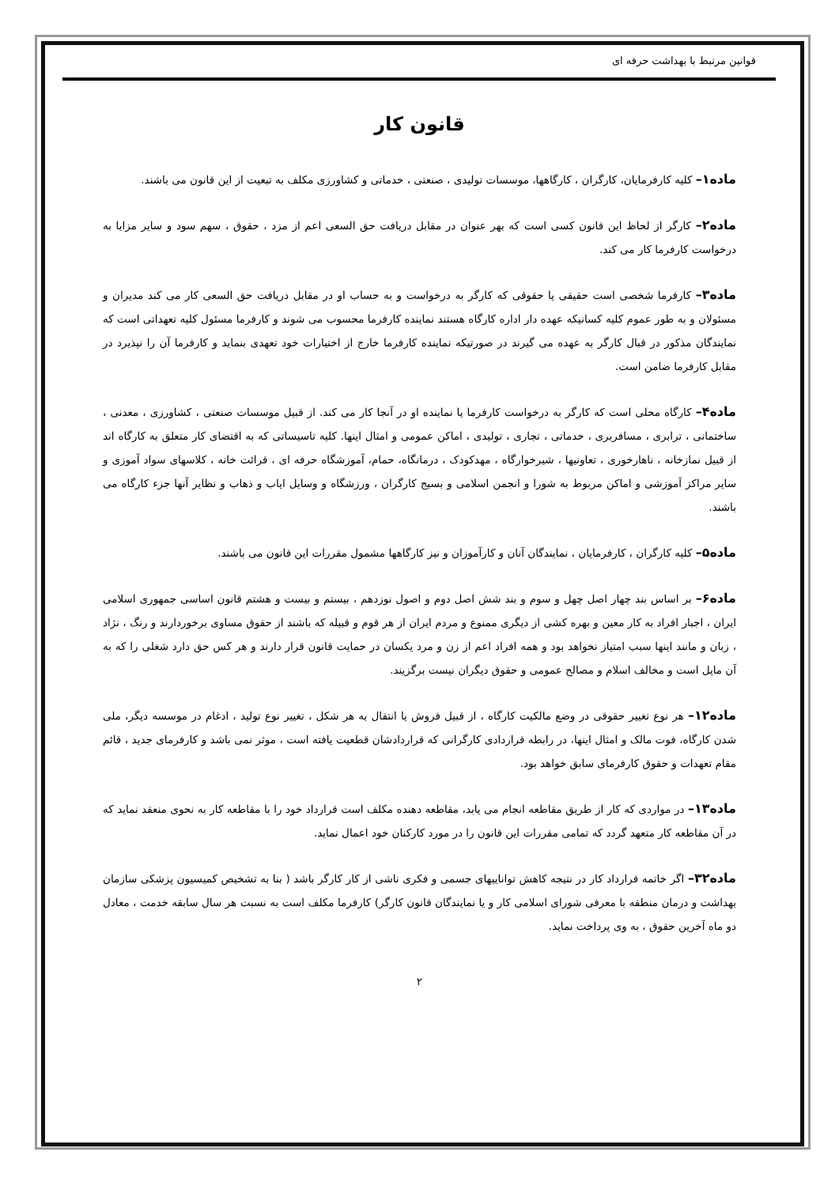قوانین مرتبط با بهداشت حرفه ای
قانون کار
ماده۱– کلیه کارفرمایان، کارگران ، کارگاهها، موسسات تولیدی ، صنعتی ، خدماتی و کشاورزی مکلف به تبعیت از این قانون می باشند.
ماده۲– کارگر از لحاظ این قانون کسی است که بهر عنوان در مقابل دریافت حق السعی اعم از مزد ، حقوق ، سهم سود و سایر مزایا به درخواست کارفرما کار می کند.
ماده۳– کارفرما شخصی است حقیقی یا حقوقی که کارگر به درخواست و به حساب او در مقابل دریافت حق السعی کار می کند مدیران و مسئولان و به طور عموم کلیه کسانیکه عهده دار اداره کارگاه هستند نماینده کارفرما محسوب می شوند و کارفرما مسئول کلیه تعهداتی است که نمایندگان مذکور در قبال کارگر به عهده می گیرند در صورتیکه نماینده کارفرما خارج از اختیارات خود تعهدی بنماید و کارفرما آن را نپذیرد در مقابل کارفرما ضامن است.
ماده۴– کارگاه محلی است که کارگر به درخواست کارفرما یا نماینده او در آنجا کار می کند. از قبیل موسسات صنعتی ، کشاورزی ، معدنی ، ساختمانی ، ترابری ، مسافربری ، خدماتی ، تجاری ، تولیدی ، اماکن عمومی و امثال اینها. کلیه تاسیساتی که به اقتضای کار متعلق به کارگاه اند از قبیل نمازخانه ، ناهارخوری ، تعاونیها ، شیرخوارگاه ، مهدکودک ، درمانگاه، حمام، آموزشگاه حرفه ای ، قرائت خانه ، کلاسهای سواد آموزی و سایر مراکز آموزشی و اماکن مربوط به شورا و انجمن اسلامی و بسیج کارگران ، ورزشگاه و وسایل ایاب و ذهاب و نظایر آنها جزء کارگاه می باشند.
ماده۵– کلیه کارگران ، کارفرمایان ، نمایندگان آنان و کارآموزان و نیز کارگاهها مشمول مقررات این قانون می باشند.
ماده۶– بر اساس بند چهار اصل چهل و سوم و بند شش اصل دوم و اصول نوزدهم ، بیستم و بیست و هشتم قانون اساسی جمهوری اسلامی ایران ، اجبار افراد به کار معین و بهره کشی از دیگری ممنوع و مردم ایران از هر قوم و قبیله که باشند از حقوق مساوی برخوردارند و رنگ ، نژاد ، زبان و مانند اینها سبب امتیاز نخواهد بود و همه افراد اعم از زن و مرد یکسان در حمایت قانون قرار دارند و هر کس حق دارد شغلی را که به آن مایل است و مخالف اسلام و مصالح عمومی و حقوق دیگران نیست برگزیند.
ماده۱۲– هر نوع تغییر حقوقی در وضع مالکیت کارگاه ، از قبیل فروش یا انتقال به هر شکل ، تغییر نوع تولید ، ادغام در موسسه دیگر، ملی شدن کارگاه، فوت مالک و امثال اینها، در رابطه قراردادی کارگرانی که قراردادشان قطعیت یافته است ، موثر نمی باشد و کارفرمای جدید ، قائم مقام تعهدات و حقوق کارفرمای سابق خواهد بود.
ماده۱۳– در مواردی که کار از طریق مقاطعه انجام می یابد، مقاطعه دهنده مکلف است قرارداد خود را با مقاطعه کار به نحوی منعقد نماید که در آن مقاطعه کار متعهد گردد که تمامی مقررات این قانون را در مورد کارکنان خود اعمال نماید.
ماده۳۲– اگر خاتمه قرارداد کار در نتیجه کاهش تواناییهای جسمی و فکری ناشی از کار کارگر باشد ( بنا به تشخیص کمیسیون پزشکی سازمان بهداشت و درمان منطقه با معرفی شورای اسلامی کار و یا نمایندگان قانون کارگر) کارفرما مکلف است به نسبت هر سال سابقه خدمت ، معادل دو ماه آخرین حقوق ، به وی پرداخت نماید.
۲